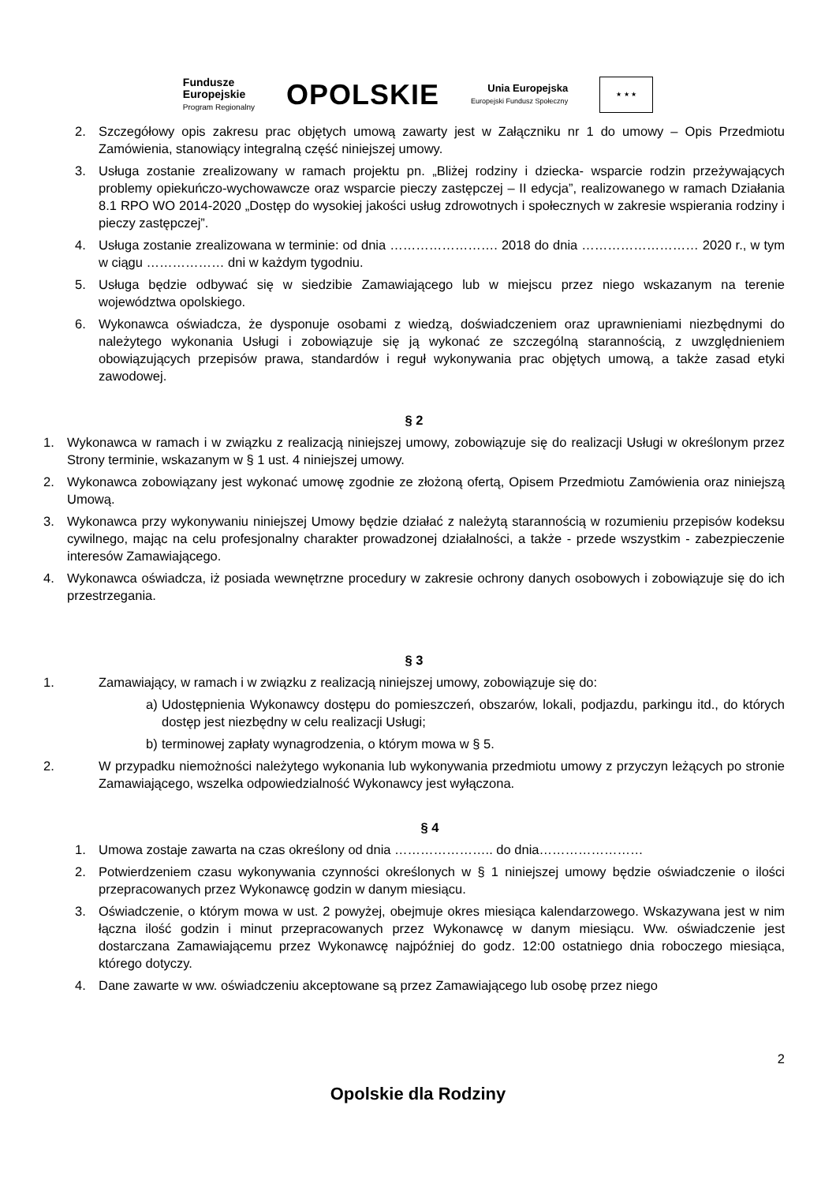Fundusze
Europejskie
Program Regionalny
OPOLSKIE
Unia Europejska
Europejski Fundusz Społeczny
★ ★ ★
2. Szczegółowy opis zakresu prac objętych umową zawarty jest w Załączniku nr 1 do umowy – Opis Przedmiotu Zamówienia, stanowiący integralną część niniejszej umowy.
3. Usługa zostanie zrealizowany w ramach projektu pn. „Bliżej rodziny i dziecka- wsparcie rodzin przeżywających problemy opiekuńczo-wychowawcze oraz wsparcie pieczy zastępczej – II edycja”, realizowanego w ramach Działania 8.1 RPO WO 2014-2020 „Dostęp do wysokiej jakości usług zdrowotnych i społecznych w zakresie wspierania rodziny i pieczy zastępczej”.
4. Usługa zostanie zrealizowana w terminie: od dnia ……………………. 2018 do dnia ……………………… 2020 r., w tym w ciągu ……………… dni w każdym tygodniu.
5. Usługa będzie odbywać się w siedzibie Zamawiającego lub w miejscu przez niego wskazanym na terenie województwa opolskiego.
6. Wykonawca oświadcza, że dysponuje osobami z wiedzą, doświadczeniem oraz uprawnieniami niezbędnymi do należytego wykonania Usługi i zobowiązuje się ją wykonać ze szczególną starannością, z uwzględnieniem obowiązujących przepisów prawa, standardów i reguł wykonywania prac objętych umową, a także zasad etyki zawodowej.
§ 2
1. Wykonawca w ramach i w związku z realizacją niniejszej umowy, zobowiązuje się do realizacji Usługi w określonym przez Strony terminie, wskazanym w § 1 ust. 4 niniejszej umowy.
2. Wykonawca zobowiązany jest wykonać umowę zgodnie ze złożoną ofertą, Opisem Przedmiotu Zamówienia oraz niniejszą Umową.
3. Wykonawca przy wykonywaniu niniejszej Umowy będzie działać z należytą starannością w rozumieniu przepisów kodeksu cywilnego, mając na celu profesjonalny charakter prowadzonej działalności, a także - przede wszystkim - zabezpieczenie interesów Zamawiającego.
4. Wykonawca oświadcza, iż posiada wewnętrzne procedury w zakresie ochrony danych osobowych i zobowiązuje się do ich przestrzegania.
§ 3
1. Zamawiający, w ramach i w związku z realizacją niniejszej umowy, zobowiązuje się do:
a) Udostępnienia Wykonawcy dostępu do pomieszczeń, obszarów, lokali, podjazdu, parkingu itd., do których dostęp jest niezbędny w celu realizacji Usługi;
b) terminowej zapłaty wynagrodzenia, o którym mowa w § 5.
2. W przypadku niemożności należytego wykonania lub wykonywania przedmiotu umowy z przyczyn leżących po stronie Zamawiającego, wszelka odpowiedzialność Wykonawcy jest wyłączona.
§ 4
1. Umowa zostaje zawarta na czas określony od dnia ………………….. do dnia……………………
2. Potwierdzeniem czasu wykonywania czynności określonych w § 1 niniejszej umowy będzie oświadczenie o ilości przepracowanych przez Wykonawcę godzin w danym miesiącu.
3. Oświadczenie, o którym mowa w ust. 2 powyżej, obejmuje okres miesiąca kalendarzowego. Wskazywana jest w nim łączna ilość godzin i minut przepracowanych przez Wykonawcę w danym miesiącu. Ww. oświadczenie jest dostarczana Zamawiającemu przez Wykonawcę najpóźniej do godz. 12:00 ostatniego dnia roboczego miesiąca, którego dotyczy.
4. Dane zawarte w ww. oświadczeniu akceptowane są przez Zamawiającego lub osobę przez niego
2
Opolskie dla Rodziny